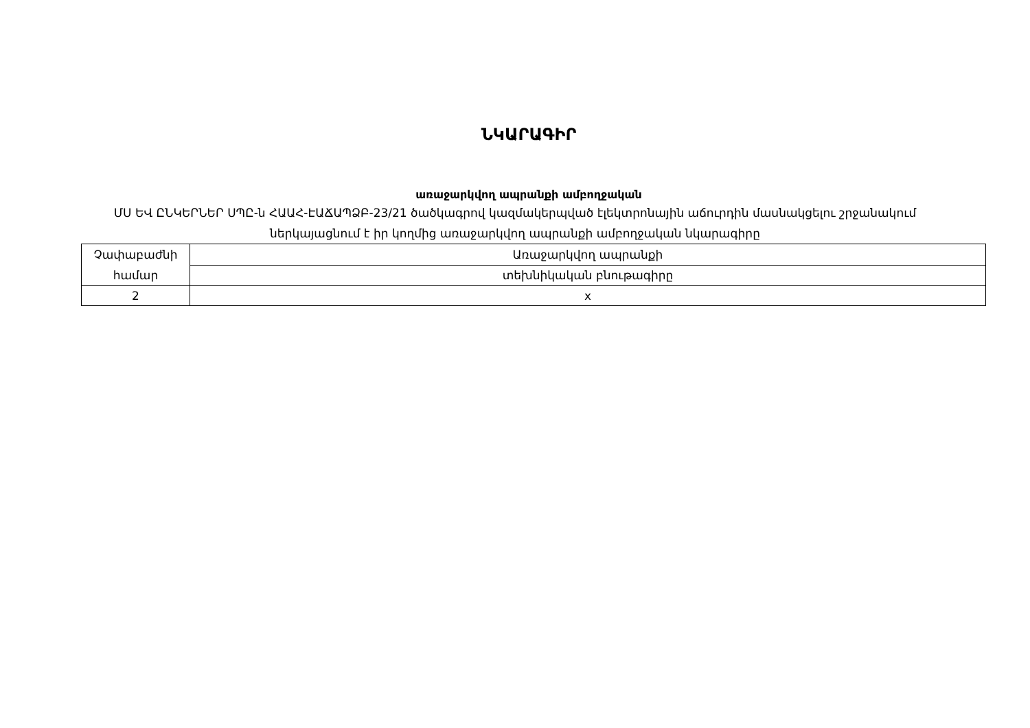ՆԿԱՐԱԳԻՐ
առաջարկվող ապրանքի ամբողջական
ՄՍ ԵՎ ԸՆԿԵՐՆԵՐ ՍՊԸ-ն ՀԱԱՀ-ԷԱՃԱՊՁԲ-23/21 ծածկագրով կազմակերպված էլեկտրոնային աճուրդին մասնակցելու շրջանակում ներկայացնում է իր կողմից առաջարկվող ապրանքի ամբողջական նկարագիրը
| Չափաբաժնի համար | Առաջարկվող ապրանքի |
| | տեխնիկական բնութագիրը |
| 2 | x |